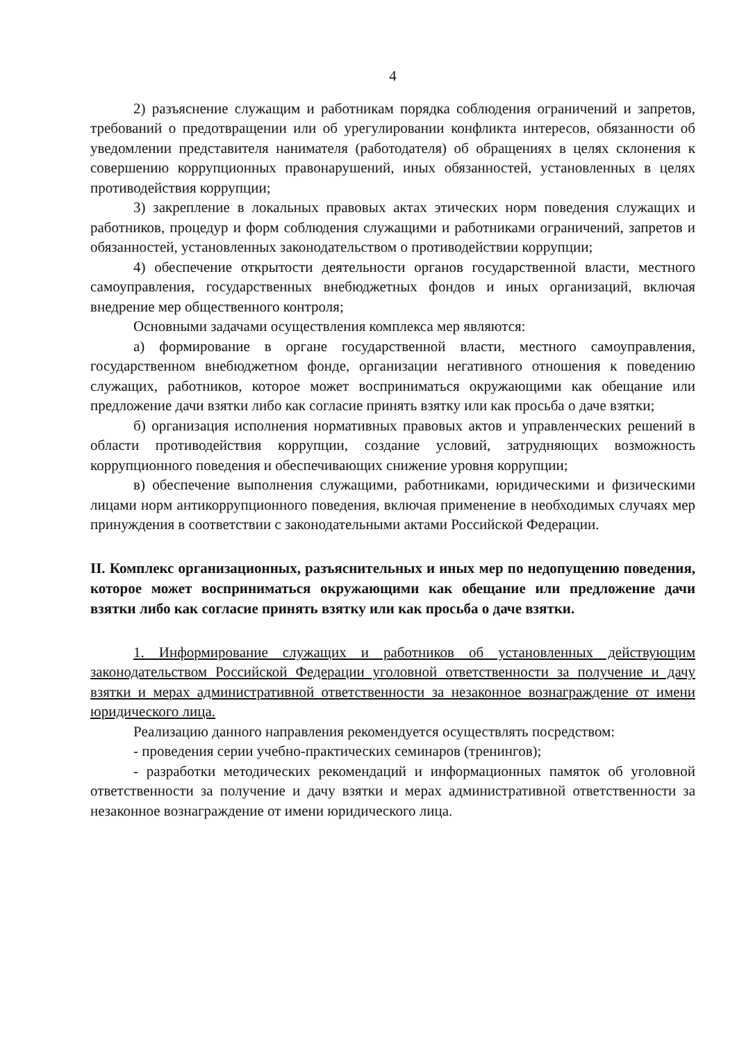4
2) разъяснение служащим и работникам порядка соблюдения ограничений и запретов, требований о предотвращении или об урегулировании конфликта интересов, обязанности об уведомлении представителя нанимателя (работодателя) об обращениях в целях склонения к совершению коррупционных правонарушений, иных обязанностей, установленных в целях противодействия коррупции;
3) закрепление в локальных правовых актах этических норм поведения служащих и работников, процедур и форм соблюдения служащими и работниками ограничений, запретов и обязанностей, установленных законодательством о противодействии коррупции;
4) обеспечение открытости деятельности органов государственной власти, местного самоуправления, государственных внебюджетных фондов и иных организаций, включая внедрение мер общественного контроля;
Основными задачами осуществления комплекса мер являются:
а) формирование в органе государственной власти, местного самоуправления, государственном внебюджетном фонде, организации негативного отношения к поведению служащих, работников, которое может восприниматься окружающими как обещание или предложение дачи взятки либо как согласие принять взятку или как просьба о даче взятки;
б) организация исполнения нормативных правовых актов и управленческих решений в области противодействия коррупции, создание условий, затрудняющих возможность коррупционного поведения и обеспечивающих снижение уровня коррупции;
в) обеспечение выполнения служащими, работниками, юридическими и физическими лицами норм антикоррупционного поведения, включая применение в необходимых случаях мер принуждения в соответствии с законодательными актами Российской Федерации.
II. Комплекс организационных, разъяснительных и иных мер по недопущению поведения, которое может восприниматься окружающими как обещание или предложение дачи взятки либо как согласие принять взятку или как просьба о даче взятки.
1. Информирование служащих и работников об установленных действующим законодательством Российской Федерации уголовной ответственности за получение и дачу взятки и мерах административной ответственности за незаконное вознаграждение от имени юридического лица.
Реализацию данного направления рекомендуется осуществлять посредством:
- проведения серии учебно-практических семинаров (тренингов);
- разработки методических рекомендаций и информационных памяток об уголовной ответственности за получение и дачу взятки и мерах административной ответственности за незаконное вознаграждение от имени юридического лица.